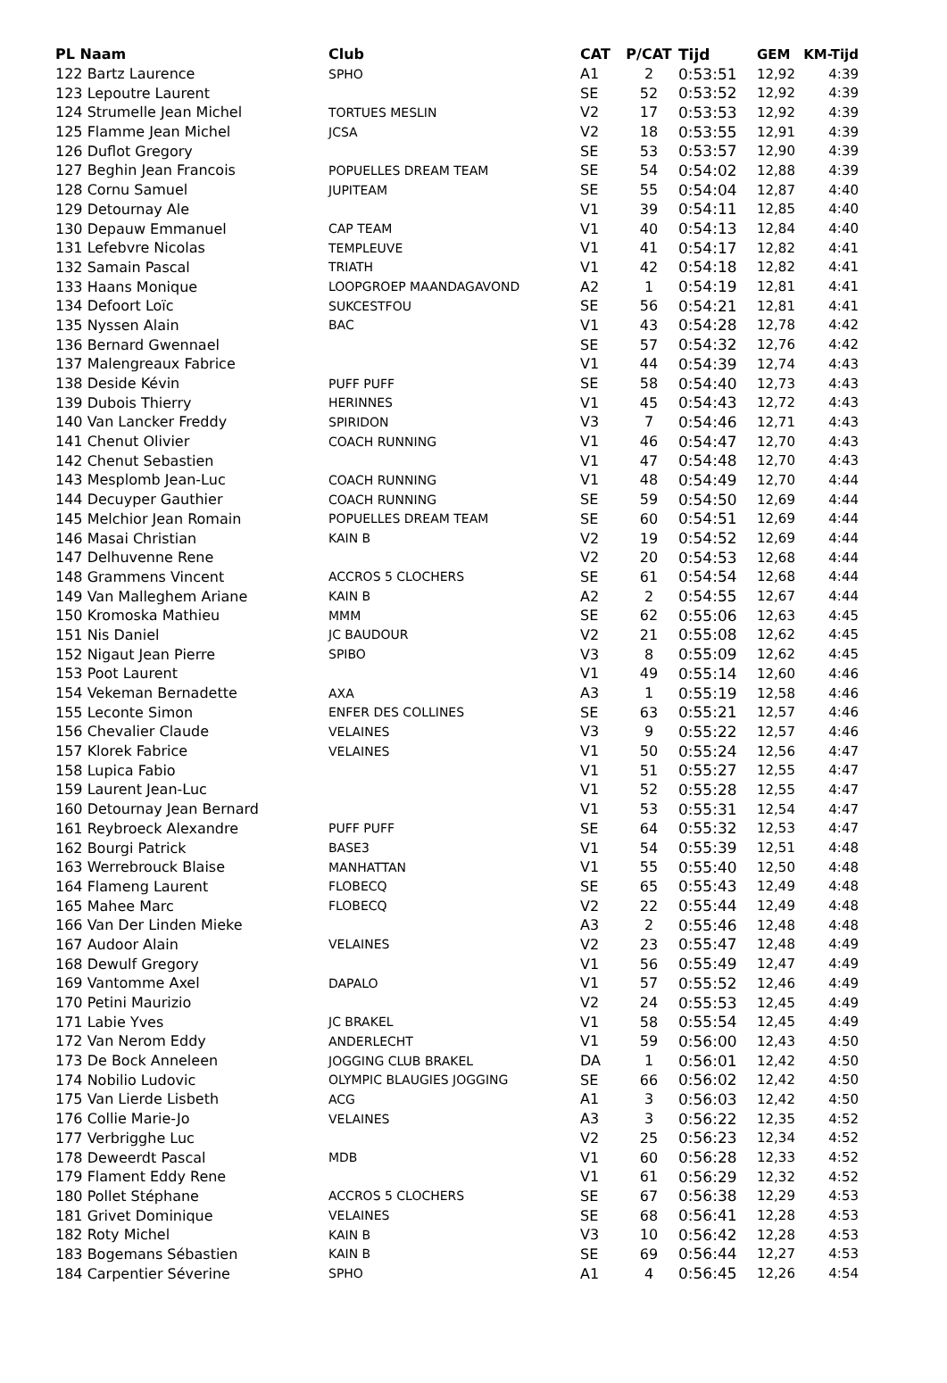| PL Naam | Club | CAT | P/CAT | Tijd | GEM | KM-Tijd |
| --- | --- | --- | --- | --- | --- | --- |
| 122 Bartz Laurence | SPHO | A1 | 2 | 0:53:51 | 12,92 | 4:39 |
| 123 Lepoutre Laurent | | SE | 52 | 0:53:52 | 12,92 | 4:39 |
| 124 Strumelle Jean Michel | TORTUES MESLIN | V2 | 17 | 0:53:53 | 12,92 | 4:39 |
| 125 Flamme Jean Michel | JCSA | V2 | 18 | 0:53:55 | 12,91 | 4:39 |
| 126 Duflot Gregory | | SE | 53 | 0:53:57 | 12,90 | 4:39 |
| 127 Beghin Jean Francois | POPUELLES DREAM TEAM | SE | 54 | 0:54:02 | 12,88 | 4:39 |
| 128 Cornu Samuel | JUPITEAM | SE | 55 | 0:54:04 | 12,87 | 4:40 |
| 129 Detournay Ale | | V1 | 39 | 0:54:11 | 12,85 | 4:40 |
| 130 Depauw Emmanuel | CAP TEAM | V1 | 40 | 0:54:13 | 12,84 | 4:40 |
| 131 Lefebvre Nicolas | TEMPLEUVE | V1 | 41 | 0:54:17 | 12,82 | 4:41 |
| 132 Samain Pascal | TRIATH | V1 | 42 | 0:54:18 | 12,82 | 4:41 |
| 133 Haans Monique | LOOPGROEP MAANDAGAVOND | A2 | 1 | 0:54:19 | 12,81 | 4:41 |
| 134 Defoort Loïc | SUKCESTFOU | SE | 56 | 0:54:21 | 12,81 | 4:41 |
| 135 Nyssen Alain | BAC | V1 | 43 | 0:54:28 | 12,78 | 4:42 |
| 136 Bernard Gwennael | | SE | 57 | 0:54:32 | 12,76 | 4:42 |
| 137 Malengreaux Fabrice | | V1 | 44 | 0:54:39 | 12,74 | 4:43 |
| 138 Deside Kévin | PUFF PUFF | SE | 58 | 0:54:40 | 12,73 | 4:43 |
| 139 Dubois Thierry | HERINNES | V1 | 45 | 0:54:43 | 12,72 | 4:43 |
| 140 Van Lancker Freddy | SPIRIDON | V3 | 7 | 0:54:46 | 12,71 | 4:43 |
| 141 Chenut Olivier | COACH RUNNING | V1 | 46 | 0:54:47 | 12,70 | 4:43 |
| 142 Chenut Sebastien | | V1 | 47 | 0:54:48 | 12,70 | 4:43 |
| 143 Mesplomb Jean-Luc | COACH RUNNING | V1 | 48 | 0:54:49 | 12,70 | 4:44 |
| 144 Decuyper Gauthier | COACH RUNNING | SE | 59 | 0:54:50 | 12,69 | 4:44 |
| 145 Melchior Jean Romain | POPUELLES DREAM TEAM | SE | 60 | 0:54:51 | 12,69 | 4:44 |
| 146 Masai Christian | KAIN B | V2 | 19 | 0:54:52 | 12,69 | 4:44 |
| 147 Delhuvenne Rene | | V2 | 20 | 0:54:53 | 12,68 | 4:44 |
| 148 Grammens Vincent | ACCROS 5 CLOCHERS | SE | 61 | 0:54:54 | 12,68 | 4:44 |
| 149 Van Malleghem Ariane | KAIN B | A2 | 2 | 0:54:55 | 12,67 | 4:44 |
| 150 Kromoska Mathieu | MMM | SE | 62 | 0:55:06 | 12,63 | 4:45 |
| 151 Nis Daniel | JC BAUDOUR | V2 | 21 | 0:55:08 | 12,62 | 4:45 |
| 152 Nigaut Jean Pierre | SPIBO | V3 | 8 | 0:55:09 | 12,62 | 4:45 |
| 153 Poot Laurent | | V1 | 49 | 0:55:14 | 12,60 | 4:46 |
| 154 Vekeman Bernadette | AXA | A3 | 1 | 0:55:19 | 12,58 | 4:46 |
| 155 Leconte Simon | ENFER DES COLLINES | SE | 63 | 0:55:21 | 12,57 | 4:46 |
| 156 Chevalier Claude | VELAINES | V3 | 9 | 0:55:22 | 12,57 | 4:46 |
| 157 Klorek Fabrice | VELAINES | V1 | 50 | 0:55:24 | 12,56 | 4:47 |
| 158 Lupica Fabio | | V1 | 51 | 0:55:27 | 12,55 | 4:47 |
| 159 Laurent Jean-Luc | | V1 | 52 | 0:55:28 | 12,55 | 4:47 |
| 160 Detournay Jean Bernard | | V1 | 53 | 0:55:31 | 12,54 | 4:47 |
| 161 Reybroeck Alexandre | PUFF PUFF | SE | 64 | 0:55:32 | 12,53 | 4:47 |
| 162 Bourgi Patrick | BASE3 | V1 | 54 | 0:55:39 | 12,51 | 4:48 |
| 163 Werrebrouck Blaise | MANHATTAN | V1 | 55 | 0:55:40 | 12,50 | 4:48 |
| 164 Flameng Laurent | FLOBECQ | SE | 65 | 0:55:43 | 12,49 | 4:48 |
| 165 Mahee Marc | FLOBECQ | V2 | 22 | 0:55:44 | 12,49 | 4:48 |
| 166 Van Der Linden Mieke | | A3 | 2 | 0:55:46 | 12,48 | 4:48 |
| 167 Audoor Alain | VELAINES | V2 | 23 | 0:55:47 | 12,48 | 4:49 |
| 168 Dewulf Gregory | | V1 | 56 | 0:55:49 | 12,47 | 4:49 |
| 169 Vantomme Axel | DAPALO | V1 | 57 | 0:55:52 | 12,46 | 4:49 |
| 170 Petini Maurizio | | V2 | 24 | 0:55:53 | 12,45 | 4:49 |
| 171 Labie Yves | JC BRAKEL | V1 | 58 | 0:55:54 | 12,45 | 4:49 |
| 172 Van Nerom Eddy | ANDERLECHT | V1 | 59 | 0:56:00 | 12,43 | 4:50 |
| 173 De Bock Anneleen | JOGGING CLUB BRAKEL | DA | 1 | 0:56:01 | 12,42 | 4:50 |
| 174 Nobilio Ludovic | OLYMPIC BLAUGIES JOGGING | SE | 66 | 0:56:02 | 12,42 | 4:50 |
| 175 Van Lierde Lisbeth | ACG | A1 | 3 | 0:56:03 | 12,42 | 4:50 |
| 176 Collie Marie-Jo | VELAINES | A3 | 3 | 0:56:22 | 12,35 | 4:52 |
| 177 Verbrigghe Luc | | V2 | 25 | 0:56:23 | 12,34 | 4:52 |
| 178 Deweerdt Pascal | MDB | V1 | 60 | 0:56:28 | 12,33 | 4:52 |
| 179 Flament Eddy Rene | | V1 | 61 | 0:56:29 | 12,32 | 4:52 |
| 180 Pollet Stéphane | ACCROS 5 CLOCHERS | SE | 67 | 0:56:38 | 12,29 | 4:53 |
| 181 Grivet Dominique | VELAINES | SE | 68 | 0:56:41 | 12,28 | 4:53 |
| 182 Roty Michel | KAIN B | V3 | 10 | 0:56:42 | 12,28 | 4:53 |
| 183 Bogemans Sébastien | KAIN B | SE | 69 | 0:56:44 | 12,27 | 4:53 |
| 184 Carpentier Séverine | SPHO | A1 | 4 | 0:56:45 | 12,26 | 4:54 |